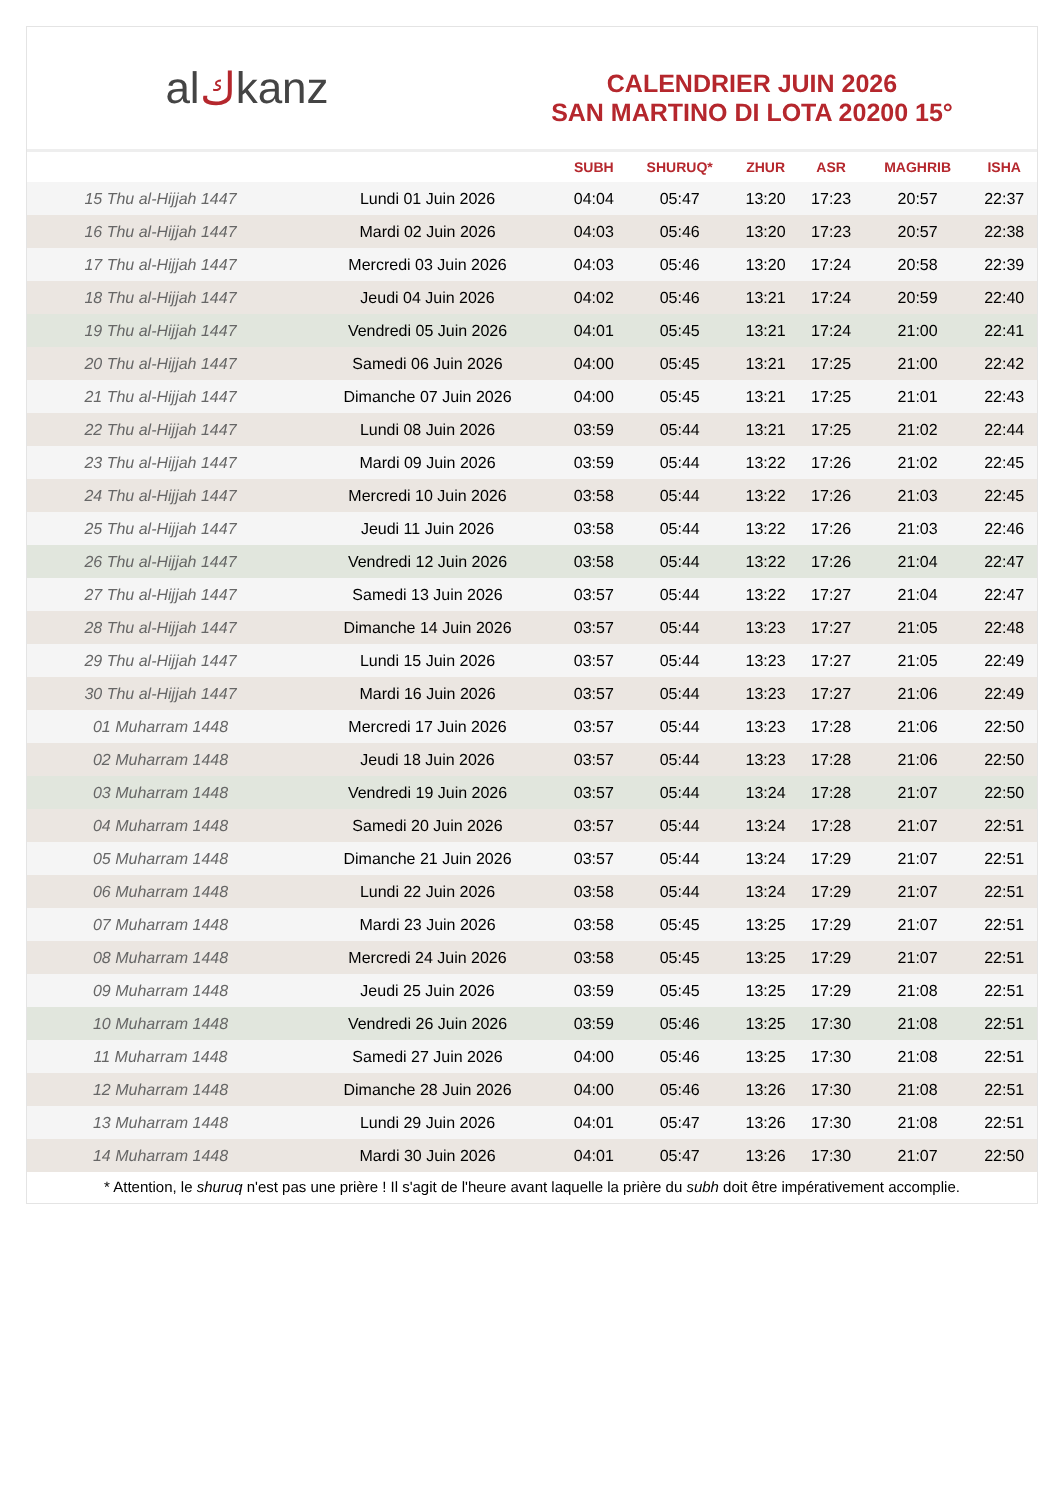al ك kanz
CALENDRIER JUIN 2026
SAN MARTINO DI LOTA 20200 15°
| | | SUBH | SHURUQ* | ZHUR | ASR | MAGHRIB | ISHA |
| --- | --- | --- | --- | --- | --- | --- | --- |
| 15 Thu al-Hijjah 1447 | Lundi 01 Juin 2026 | 04:04 | 05:47 | 13:20 | 17:23 | 20:57 | 22:37 |
| 16 Thu al-Hijjah 1447 | Mardi 02 Juin 2026 | 04:03 | 05:46 | 13:20 | 17:23 | 20:57 | 22:38 |
| 17 Thu al-Hijjah 1447 | Mercredi 03 Juin 2026 | 04:03 | 05:46 | 13:20 | 17:24 | 20:58 | 22:39 |
| 18 Thu al-Hijjah 1447 | Jeudi 04 Juin 2026 | 04:02 | 05:46 | 13:21 | 17:24 | 20:59 | 22:40 |
| 19 Thu al-Hijjah 1447 | Vendredi 05 Juin 2026 | 04:01 | 05:45 | 13:21 | 17:24 | 21:00 | 22:41 |
| 20 Thu al-Hijjah 1447 | Samedi 06 Juin 2026 | 04:00 | 05:45 | 13:21 | 17:25 | 21:00 | 22:42 |
| 21 Thu al-Hijjah 1447 | Dimanche 07 Juin 2026 | 04:00 | 05:45 | 13:21 | 17:25 | 21:01 | 22:43 |
| 22 Thu al-Hijjah 1447 | Lundi 08 Juin 2026 | 03:59 | 05:44 | 13:21 | 17:25 | 21:02 | 22:44 |
| 23 Thu al-Hijjah 1447 | Mardi 09 Juin 2026 | 03:59 | 05:44 | 13:22 | 17:26 | 21:02 | 22:45 |
| 24 Thu al-Hijjah 1447 | Mercredi 10 Juin 2026 | 03:58 | 05:44 | 13:22 | 17:26 | 21:03 | 22:45 |
| 25 Thu al-Hijjah 1447 | Jeudi 11 Juin 2026 | 03:58 | 05:44 | 13:22 | 17:26 | 21:03 | 22:46 |
| 26 Thu al-Hijjah 1447 | Vendredi 12 Juin 2026 | 03:58 | 05:44 | 13:22 | 17:26 | 21:04 | 22:47 |
| 27 Thu al-Hijjah 1447 | Samedi 13 Juin 2026 | 03:57 | 05:44 | 13:22 | 17:27 | 21:04 | 22:47 |
| 28 Thu al-Hijjah 1447 | Dimanche 14 Juin 2026 | 03:57 | 05:44 | 13:23 | 17:27 | 21:05 | 22:48 |
| 29 Thu al-Hijjah 1447 | Lundi 15 Juin 2026 | 03:57 | 05:44 | 13:23 | 17:27 | 21:05 | 22:49 |
| 30 Thu al-Hijjah 1447 | Mardi 16 Juin 2026 | 03:57 | 05:44 | 13:23 | 17:27 | 21:06 | 22:49 |
| 01 Muharram 1448 | Mercredi 17 Juin 2026 | 03:57 | 05:44 | 13:23 | 17:28 | 21:06 | 22:50 |
| 02 Muharram 1448 | Jeudi 18 Juin 2026 | 03:57 | 05:44 | 13:23 | 17:28 | 21:06 | 22:50 |
| 03 Muharram 1448 | Vendredi 19 Juin 2026 | 03:57 | 05:44 | 13:24 | 17:28 | 21:07 | 22:50 |
| 04 Muharram 1448 | Samedi 20 Juin 2026 | 03:57 | 05:44 | 13:24 | 17:28 | 21:07 | 22:51 |
| 05 Muharram 1448 | Dimanche 21 Juin 2026 | 03:57 | 05:44 | 13:24 | 17:29 | 21:07 | 22:51 |
| 06 Muharram 1448 | Lundi 22 Juin 2026 | 03:58 | 05:44 | 13:24 | 17:29 | 21:07 | 22:51 |
| 07 Muharram 1448 | Mardi 23 Juin 2026 | 03:58 | 05:45 | 13:25 | 17:29 | 21:07 | 22:51 |
| 08 Muharram 1448 | Mercredi 24 Juin 2026 | 03:58 | 05:45 | 13:25 | 17:29 | 21:07 | 22:51 |
| 09 Muharram 1448 | Jeudi 25 Juin 2026 | 03:59 | 05:45 | 13:25 | 17:29 | 21:08 | 22:51 |
| 10 Muharram 1448 | Vendredi 26 Juin 2026 | 03:59 | 05:46 | 13:25 | 17:30 | 21:08 | 22:51 |
| 11 Muharram 1448 | Samedi 27 Juin 2026 | 04:00 | 05:46 | 13:25 | 17:30 | 21:08 | 22:51 |
| 12 Muharram 1448 | Dimanche 28 Juin 2026 | 04:00 | 05:46 | 13:26 | 17:30 | 21:08 | 22:51 |
| 13 Muharram 1448 | Lundi 29 Juin 2026 | 04:01 | 05:47 | 13:26 | 17:30 | 21:08 | 22:51 |
| 14 Muharram 1448 | Mardi 30 Juin 2026 | 04:01 | 05:47 | 13:26 | 17:30 | 21:07 | 22:50 |
* Attention, le shuruq n'est pas une prière ! Il s'agit de l'heure avant laquelle la prière du subh doit être impérativement accomplie.